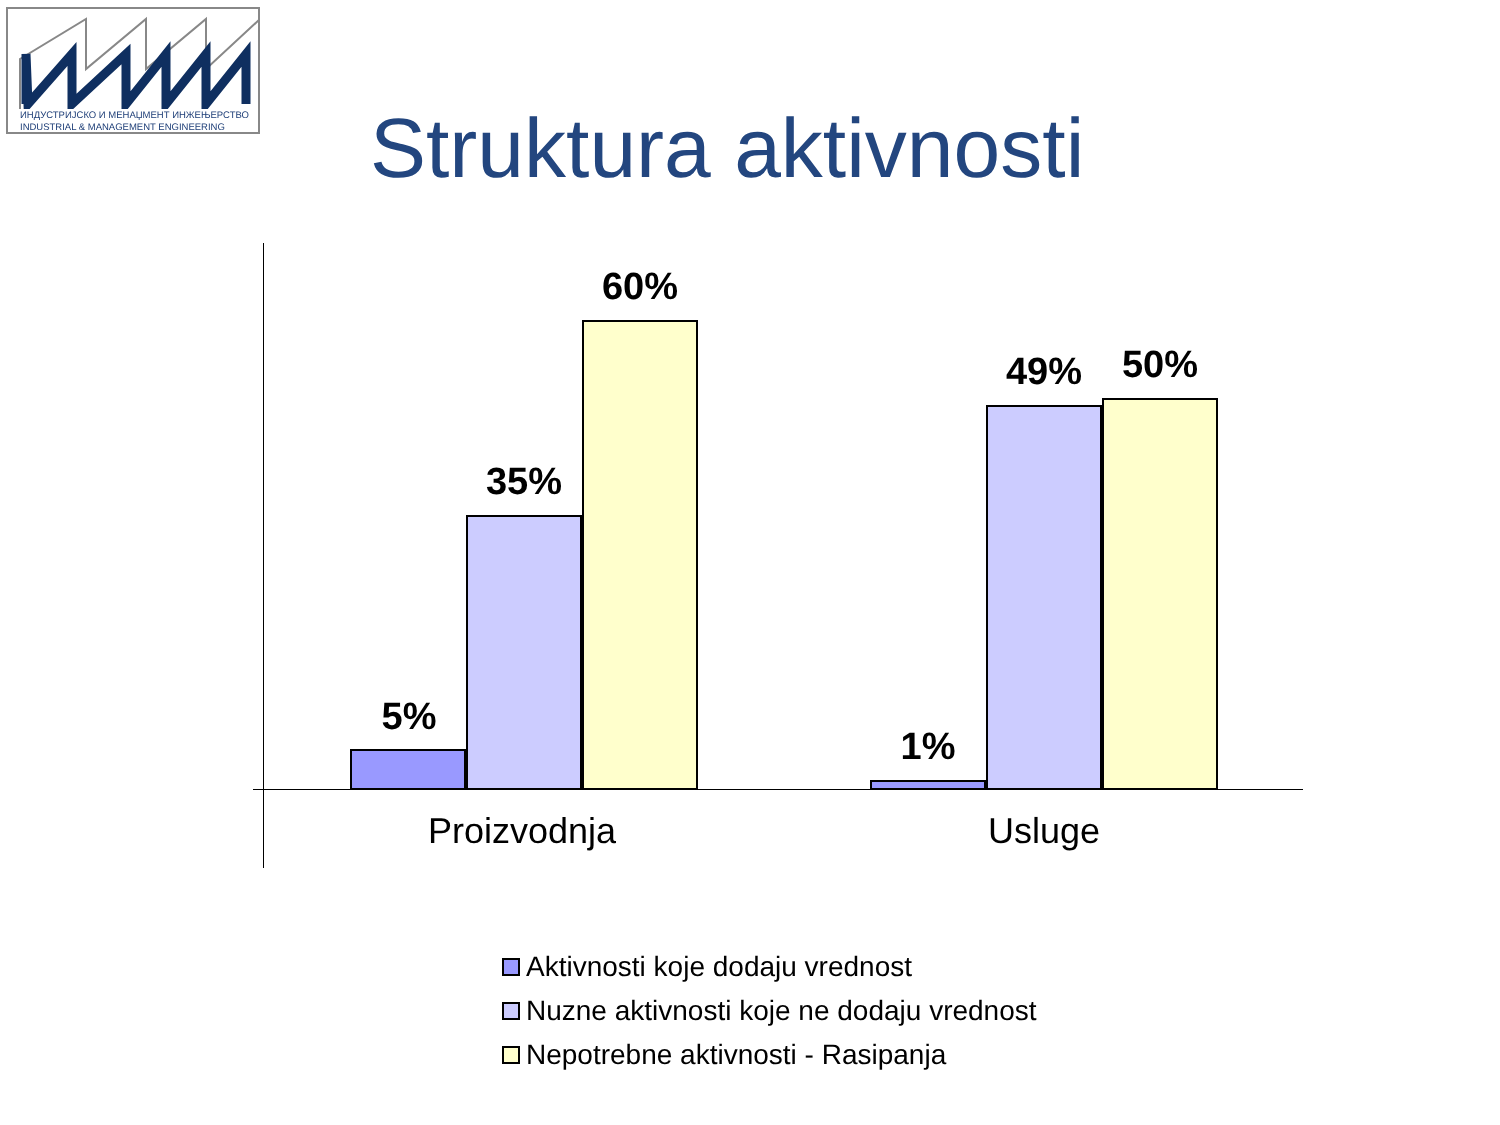ИНДУСТРИЈСКО И МЕНАЏМЕНТ ИНЖЕЊЕРСТВО
INDUSTRIAL & MANAGEMENT ENGINEERING
Struktura aktivnosti
5%
35%
60%
1%
49% 50%
Proizvodnja Usluge
Aktivnosti koje dodaju vrednost
Nuzne aktivnosti koje ne dodaju vrednost
Nepotrebne aktivnosti - Rasipanja